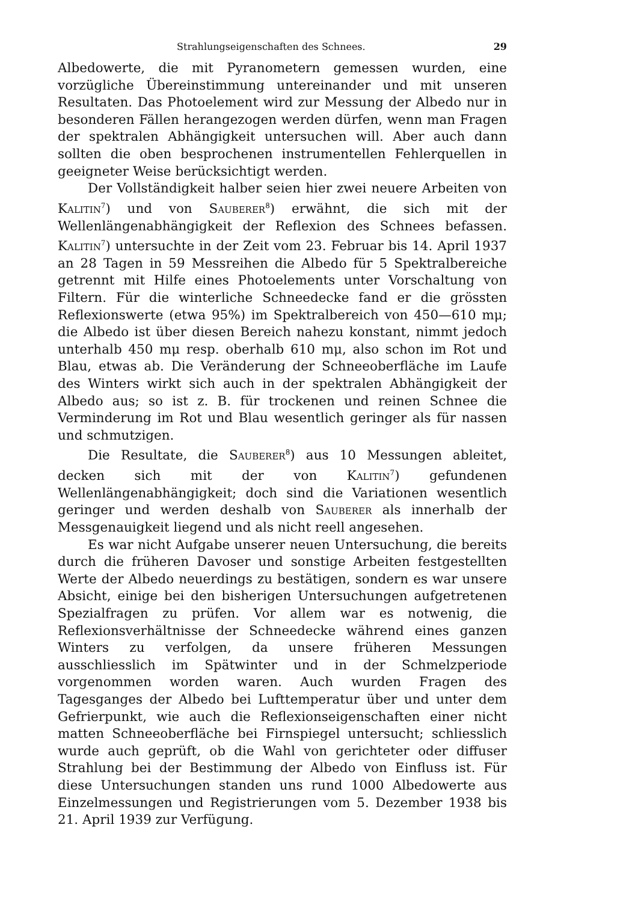Strahlungseigenschaften des Schnees. 29
Albedowerte, die mit Pyranometern gemessen wurden, eine vorzügliche Übereinstimmung untereinander und mit unseren Resultaten. Das Photoelement wird zur Messung der Albedo nur in besonderen Fällen herangezogen werden dürfen, wenn man Fragen der spektralen Abhängigkeit untersuchen will. Aber auch dann sollten die oben besprochenen instrumentellen Fehlerquellen in geeigneter Weise berücksichtigt werden.
Der Vollständigkeit halber seien hier zwei neuere Arbeiten von Kalitin<sup>7</sup>) und von Sauberer<sup>8</sup>) erwähnt, die sich mit der Wellenlängenabhängigkeit der Reflexion des Schnees befassen. Kalitin<sup>7</sup>) untersuchte in der Zeit vom 23. Februar bis 14. April 1937 an 28 Tagen in 59 Messreihen die Albedo für 5 Spektralbereiche getrennt mit Hilfe eines Photoelements unter Vorschaltung von Filtern. Für die winterliche Schneedecke fand er die grössten Reflexionswerte (etwa 95%) im Spektralbereich von 450—610 mμ; die Albedo ist über diesen Bereich nahezu konstant, nimmt jedoch unterhalb 450 mμ resp. oberhalb 610 mμ, also schon im Rot und Blau, etwas ab. Die Veränderung der Schneeoberfläche im Laufe des Winters wirkt sich auch in der spektralen Abhängigkeit der Albedo aus; so ist z. B. für trockenen und reinen Schnee die Verminderung im Rot und Blau wesentlich geringer als für nassen und schmutzigen.
Die Resultate, die Sauberer<sup>8</sup>) aus 10 Messungen ableitet, decken sich mit der von Kalitin<sup>7</sup>) gefundenen Wellenlängenabhängigkeit; doch sind die Variationen wesentlich geringer und werden deshalb von Sauberer als innerhalb der Messgenauigkeit liegend und als nicht reell angesehen.
Es war nicht Aufgabe unserer neuen Untersuchung, die bereits durch die früheren Davoser und sonstige Arbeiten festgestellten Werte der Albedo neuerdings zu bestätigen, sondern es war unsere Absicht, einige bei den bisherigen Untersuchungen aufgetretenen Spezialfragen zu prüfen. Vor allem war es notwenig, die Reflexionsverhältnisse der Schneedecke während eines ganzen Winters zu verfolgen, da unsere früheren Messungen ausschliesslich im Spätwinter und in der Schmelzperiode vorgenommen worden waren. Auch wurden Fragen des Tagesganges der Albedo bei Lufttemperatur über und unter dem Gefrierpunkt, wie auch die Reflexionseigenschaften einer nicht matten Schneeoberfläche bei Firnspiegel untersucht; schliesslich wurde auch geprüft, ob die Wahl von gerichteter oder diffuser Strahlung bei der Bestimmung der Albedo von Einfluss ist. Für diese Untersuchungen standen uns rund 1000 Albedowerte aus Einzelmessungen und Registrierungen vom 5. Dezember 1938 bis 21. April 1939 zur Verfügung.